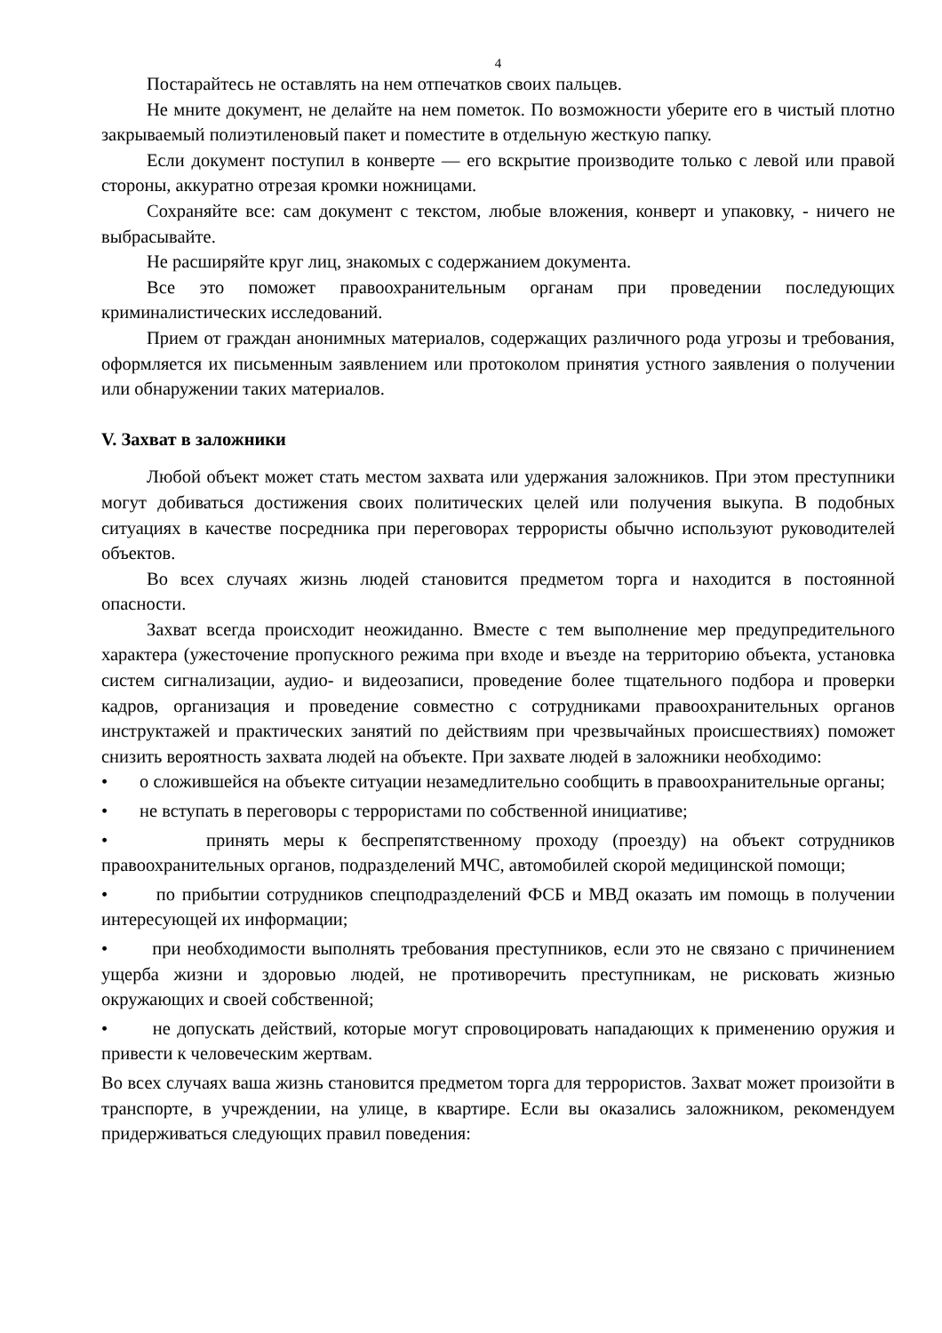4
Постарайтесь не оставлять на нем отпечатков своих пальцев.
Не мните документ, не делайте на нем пометок. По возможности уберите его в чистый плотно закрываемый полиэтиленовый пакет и поместите в отдельную жесткую папку.
Если документ поступил в конверте — его вскрытие производите только с левой или правой стороны, аккуратно отрезая кромки ножницами.
Сохраняйте все: сам документ с текстом, любые вложения, конверт и упаковку, - ничего не выбрасывайте.
Не расширяйте круг лиц, знакомых с содержанием документа.
Все это поможет правоохранительным органам при проведении последующих криминалистических исследований.
Прием от граждан анонимных материалов, содержащих различного рода угрозы и требования, оформляется их письменным заявлением или протоколом принятия устного заявления о получении или обнаружении таких материалов.
V. Захват в заложники
Любой объект может стать местом захвата или удержания заложников. При этом преступники могут добиваться достижения своих политических целей или получения выкупа. В подобных ситуациях в качестве посредника при переговорах террористы обычно используют руководителей объектов.
Во всех случаях жизнь людей становится предметом торга и находится в постоянной опасности.
Захват всегда происходит неожиданно. Вместе с тем выполнение мер предупредительного характера (ужесточение пропускного режима при входе и въезде на территорию объекта, установка систем сигнализации, аудио- и видеозаписи, проведение более тщательного подбора и проверки кадров, организация и проведение совместно с сотрудниками правоохранительных органов инструктажей и практических занятий по действиям при чрезвычайных происшествиях) поможет снизить вероятность захвата людей на объекте. При захвате людей в заложники необходимо:
• о сложившейся на объекте ситуации незамедлительно сообщить в правоохранительные органы;
• не вступать в переговоры с террористами по собственной инициативе;
• принять меры к беспрепятственному проходу (проезду) на объект сотрудников правоохранительных органов, подразделений МЧС, автомобилей скорой медицинской помощи;
• по прибытии сотрудников спецподразделений ФСБ и МВД оказать им помощь в получении интересующей их информации;
• при необходимости выполнять требования преступников, если это не связано с причинением ущерба жизни и здоровью людей, не противоречить преступникам, не рисковать жизнью окружающих и своей собственной;
• не допускать действий, которые могут спровоцировать нападающих к применению оружия и привести к человеческим жертвам.
Во всех случаях ваша жизнь становится предметом торга для террористов. Захват может произойти в транспорте, в учреждении, на улице, в квартире. Если вы оказались заложником, рекомендуем придерживаться следующих правил поведения: